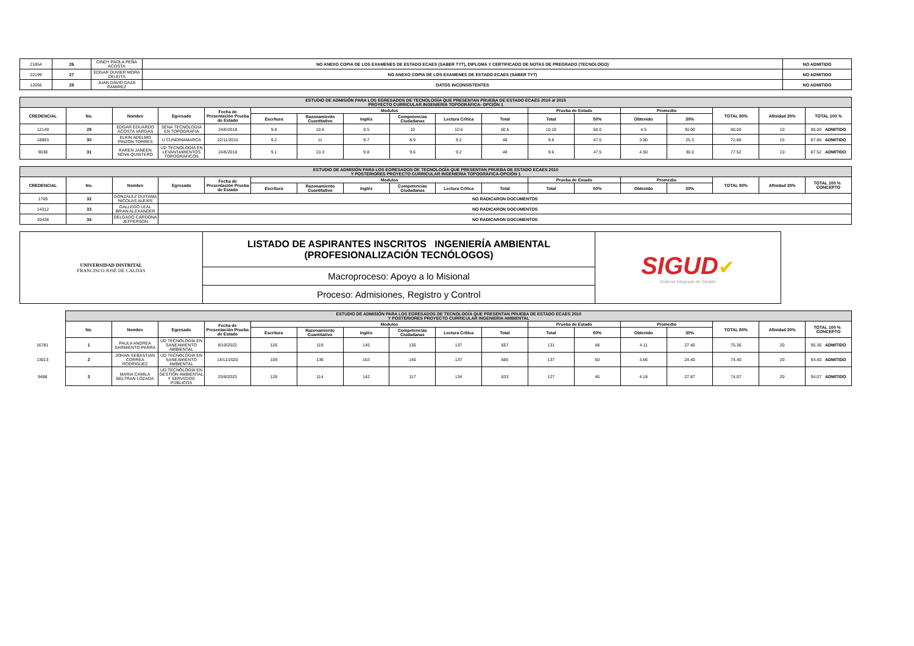| 21854 | 26 | CINDY PAOLA PEÑA ACOSTA | NO ANEXO COPIA DE LOS EXAMENES DE ESTADO ECAES (SABER TYT), DIPLOMA Y CERTIFICADO DE NOTAS DE PREGRADO (TECNOLOGO) | NO ADMITIDO |
| 22199 | 27 | EDGAR DUVIER MORA CELEITA | NO ANEXO COPIA DE LOS EXAMENES DE ESTADO ECAES (SABER TYT) | NO ADMITIDO |
| 12056 | 28 | JUAN DAVID DAZA RAMIREZ | DATOS INCONSISTENTES | NO ADMITIDO |
| ESTUDIO DE ADMISIÓN PARA LOS EGRESADOS DE TECNOLOGÍA QUE PRESENTAN PRUEBA DE ESTADO ECAES 2010 al 2015 PROYECTO CURRICULAR INGENIERIA TOPOGRÁFICA- OPCIÓN 1 | | | | | | | | | | | | | | | | | |
| CREDENCIAL | No. | Nombre | Egresado | Fecha de Presentación Prueba de Estado | Modulos | | | | | | Prueba de Estado | | Promedio | | TOTAL 80% | Afinidad 20% | TOTAL 100 % |
| | | | | | Escritura | Razonamiento Cuantitativo | Inglés | Competencias Ciudadanas | Lectura Crítica | Total | Total | 50% | Obtenido | 30% | | | |
| 12149 | 29 | EDGAR EDUARDO ACOSTA VARGAS | SENA TECNOLOGÍA EN TOPOGRAFIA | 24/6/2018 | 9.8 | 10.6 | 9.5 | 10 | 10.6 | 50.5 | 10.10 | 50.0 | 4.5 | 30.00 | 80.00 | 10 | 90.00 ADMITIDO |
| 18893 | 30 | ELKIN ADELMO PINZON TORRES | U CUNDINAMARCA | 22/11/2015 | 9.2 | 11 | 9.7 | 8.9 | 9.2 | 48 | 9.6 | 47.5 | 3.80 | 25.3 | 72.86 | 15 | 87.86 ADMITIDO |
| 9038 | 31 | KAREN JANEEN NOVA QUINTERO | UD TECNOLOGÍA EN LEVANTAMIENTOS TOPOGRAFICOS | 24/6/2018 | 9.1 | 10.3 | 9.8 | 9.6 | 9.2 | 48 | 9.6 | 47.5 | 4.50 | 30.0 | 77.52 | 10 | 87.52 ADMITIDO |
| ESTUDIO DE ADMISIÓN PARA LOS EGRESADOS DE TECNOLOGÍA QUE PRESENTAN PRUEBA DE ESTADO ECAES 2010 Y POSTERIORES PROYECTO CURRICULAR INGENIERIA TOPOGRÁFICA-OPCIÓN 1 | | | | | | | | | | | | | | | | | |
| CREDENCIAL | No. | Nombre | Egresado | Fecha de Presentación Prueba de Estado | Modulos | | | | | | Prueba de Estado | | Promedio | | TOTAL 80% | Afinidad 20% | TOTAL 100 % CONCEPTO |
| | | | | | Escritura | Razonamiento Cuantitativo | Inglés | Competencias Ciudadanas | Lectura Crítica | Total | Total | 50% | Obtenido | 30% | | | |
| 1769 | 32 | GONZALEZ DUITAMA NICOLAS ALEXIS | NO RADICARON DOCUMENTOS | | | | | | | | | | | | | | |
| 14312 | 33 | GALLEGO LEAL BRIAN ALEXANDER | NO RADICARON DOCUMENTOS | | | | | | | | | | | | | | |
| 20438 | 34 | DELGADO CARDONA JEFFERSON | NO RADICARON DOCUMENTOS | | | | | | | | | | | | | | |
| UNIVERSIDAD DISTRITAL FRANCISCO JOSÉ DE CALDAS | LISTADO DE ASPIRANTES INSCRITOS INGENIERÍA AMBIENTAL (PROFESIONALIZACIÓN TECNÓLOGOS) | SIGUD ✔ Sistema Integrado de Gestión |
| | Macroproceso: Apoyo a lo Misional | |
| | Proceso: Admisiones, Registro y Control | |
| | ESTUDIO DE ADMISIÓN PARA LOS EGRESADOS DE TECNOLOGÍA QUE PRESENTAN PRUEBA DE ESTADO ECAES 2010 Y POSTERIORES PROYECTO CURRICULAR INGENIERIA AMBIENTAL | | | | | | | | | | | | | | | | |
| | No. | Nombre | Egresado | Fecha de Presentación Prueba de Estado | Modulos | | | | | | Prueba de Estado | | Promedio | | TOTAL 80% | Afinidad 20% | TOTAL 100 % CONCEPTO |
| | | | | | Escritura | Razonamiento Cuantitativo | Inglés | Competencias Ciudadanas | Lectura Crítica | Total | Total | 50% | Obtenido | 30% | | | |
| 16781 | 1 | PAULA ANDREA SARMIENTO PARRA | UD TECNOLOGÍA EN SANEAMIENTO AMBIENTAL | 8/10/2022 | 126 | 119 | 145 | 130 | 137 | 657 | 131 | 48 | 4.11 | 27.40 | 75.36 | 20 | 95.36 ADMITIDO |
| 13013 | 2 | JOHAN SEBASTIAN CORREA RODRIGUEZ | UD TECNOLOGÍA EN SANEAMIENTO AMBIENTAL | 14/11/2020 | 109 | 136 | 163 | 140 | 137 | 685 | 137 | 50 | 3.66 | 24.40 | 74.40 | 20 | 94.40 ADMITIDO |
| 9488 | 3 | MARIA CAMILA BELTRAN LOZADA | UD TECNOLOGÍA EN GESTIÓN AMBIENTAL Y SERVICIOS PÚBLICOS | 25/6/2023 | 126 | 114 | 142 | 117 | 134 | 633 | 127 | 46 | 4.18 | 27.87 | 74.07 | 20 | 94.07 ADMITIDO |